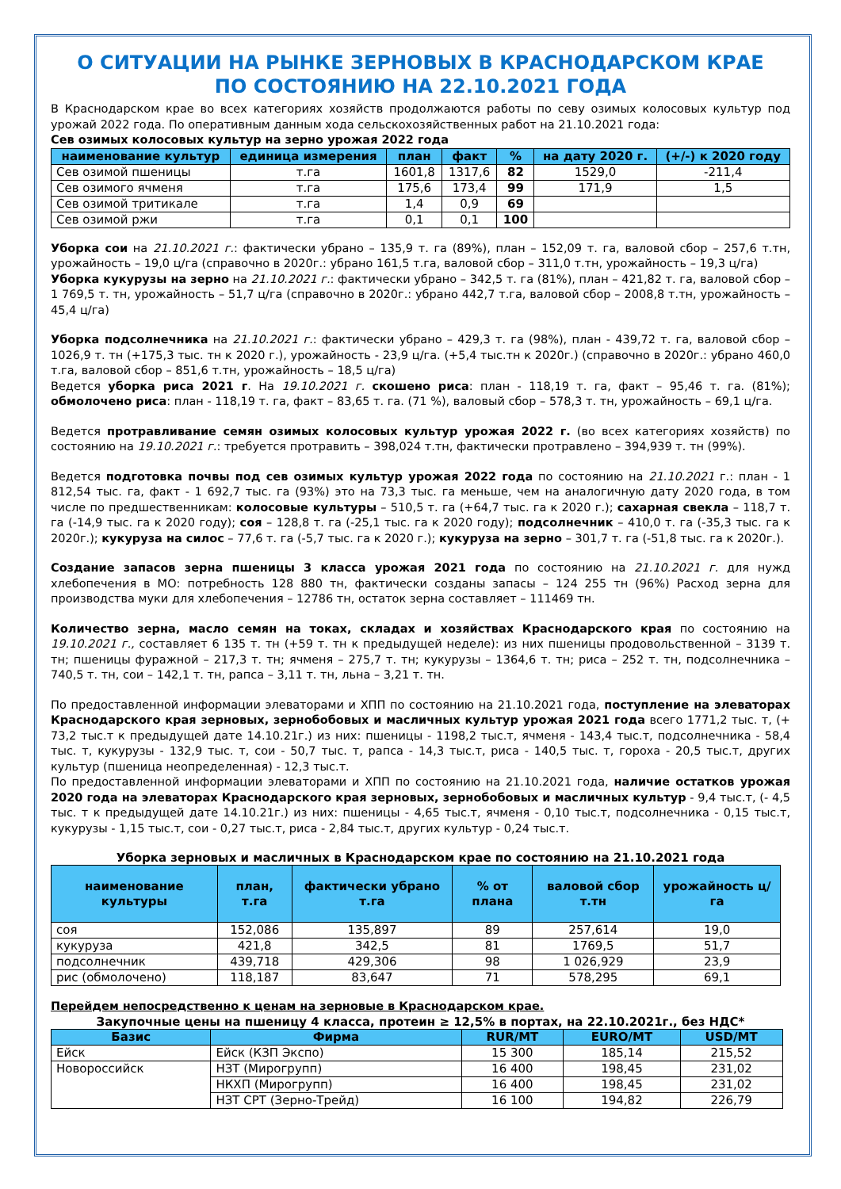О СИТУАЦИИ НА РЫНКЕ ЗЕРНОВЫХ В КРАСНОДАРСКОМ КРАЕ
ПО СОСТОЯНИЮ НА 22.10.2021 ГОДА
В Краснодарском крае во всех категориях хозяйств продолжаются работы по севу озимых колосовых культур под урожай 2022 года. По оперативным данным хода сельскохозяйственных работ на 21.10.2021 года:
Сев озимых колосовых культур на зерно урожая 2022 года
| наименование культур | единица измерения | план | факт | % | на дату 2020 г. | (+/-) к 2020 году |
| --- | --- | --- | --- | --- | --- | --- |
| Сев озимой пшеницы | т.га | 1601,8 | 1317,6 | 82 | 1529,0 | -211,4 |
| Сев озимого ячменя | т.га | 175,6 | 173,4 | 99 | 171,9 | 1,5 |
| Сев озимой тритикале | т.га | 1,4 | 0,9 | 69 | | |
| Сев озимой ржи | т.га | 0,1 | 0,1 | 100 | | |
Уборка сои на 21.10.2021 г.: фактически убрано – 135,9 т. га (89%), план – 152,09 т. га, валовой сбор – 257,6 т.тн, урожайность – 19,0 ц/га (справочно в 2020г.: убрано 161,5 т.га, валовой сбор – 311,0 т.тн, урожайность – 19,3 ц/га)
Уборка кукурузы на зерно на 21.10.2021 г.: фактически убрано – 342,5 т. га (81%), план – 421,82 т. га, валовой сбор – 1 769,5 т. тн, урожайность – 51,7 ц/га (справочно в 2020г.: убрано 442,7 т.га, валовой сбор – 2008,8 т.тн, урожайность – 45,4 ц/га)
Уборка подсолнечника на 21.10.2021 г.: фактически убрано – 429,3 т. га (98%), план - 439,72 т. га, валовой сбор – 1026,9 т. тн (+175,3 тыс. тн к 2020 г.), урожайность - 23,9 ц/га. (+5,4 тыс.тн к 2020г.) (справочно в 2020г.: убрано 460,0 т.га, валовой сбор – 851,6 т.тн, урожайность – 18,5 ц/га)
Ведется уборка риса 2021 г. На 19.10.2021 г. скошено риса: план - 118,19 т. га, факт – 95,46 т. га. (81%); обмолочено риса: план - 118,19 т. га, факт – 83,65 т. га. (71 %), валовый сбор – 578,3 т. тн, урожайность – 69,1 ц/га.
Ведется протравливание семян озимых колосовых культур урожая 2022 г. (во всех категориях хозяйств) по состоянию на 19.10.2021 г.: требуется протравить – 398,024 т.тн, фактически протравлено – 394,939 т. тн (99%).
Ведется подготовка почвы под сев озимых культур урожая 2022 года по состоянию на 21.10.2021 г.: план - 1 812,54 тыс. га, факт - 1 692,7 тыс. га (93%) это на 73,3 тыс. га меньше, чем на аналогичную дату 2020 года, в том числе по предшественникам: колосовые культуры – 510,5 т. га (+64,7 тыс. га к 2020 г.); сахарная свекла – 118,7 т. га (-14,9 тыс. га к 2020 году); соя – 128,8 т. га (-25,1 тыс. га к 2020 году); подсолнечник – 410,0 т. га (-35,3 тыс. га к 2020г.); кукуруза на силос – 77,6 т. га (-5,7 тыс. га к 2020 г.); кукуруза на зерно – 301,7 т. га (-51,8 тыс. га к 2020г.).
Создание запасов зерна пшеницы 3 класса урожая 2021 года по состоянию на 21.10.2021 г. для нужд хлебопечения в МО: потребность 128 880 тн, фактически созданы запасы – 124 255 тн (96%) Расход зерна для производства муки для хлебопечения – 12786 тн, остаток зерна составляет – 111469 тн.
Количество зерна, масло семян на токах, складах и хозяйствах Краснодарского края по состоянию на 19.10.2021 г., составляет 6 135 т. тн (+59 т. тн к предыдущей неделе): из них пшеницы продовольственной – 3139 т. тн; пшеницы фуражной – 217,3 т. тн; ячменя – 275,7 т. тн; кукурузы – 1364,6 т. тн; риса – 252 т. тн, подсолнечника – 740,5 т. тн, сои – 142,1 т. тн, рапса – 3,11 т. тн, льна – 3,21 т. тн.
По предоставленной информации элеваторами и ХПП по состоянию на 21.10.2021 года, поступление на элеваторах Краснодарского края зерновых, зернобобовых и масличных культур урожая 2021 года всего 1771,2 тыс. т, (+ 73,2 тыс.т к предыдущей дате 14.10.21г.) из них: пшеницы - 1198,2 тыс.т, ячменя - 143,4 тыс.т, подсолнечника - 58,4 тыс. т, кукурузы - 132,9 тыс. т, сои - 50,7 тыс. т, рапса - 14,3 тыс.т, риса - 140,5 тыс. т, гороха - 20,5 тыс.т, других культур (пшеница неопределенная) - 12,3 тыс.т.
По предоставленной информации элеваторами и ХПП по состоянию на 21.10.2021 года, наличие остатков урожая 2020 года на элеваторах Краснодарского края зерновых, зернобобовых и масличных культур - 9,4 тыс.т, (- 4,5 тыс. т к предыдущей дате 14.10.21г.) из них: пшеницы - 4,65 тыс.т, ячменя - 0,10 тыс.т, подсолнечника - 0,15 тыс.т, кукурузы - 1,15 тыс.т, сои - 0,27 тыс.т, риса - 2,84 тыс.т, других культур - 0,24 тыс.т.
Уборка зерновых и масличных в Краснодарском крае по состоянию на 21.10.2021 года
| наименование культуры | план, т.га | фактически убрано т.га | % от плана | валовой сбор т.тн | урожайность ц/га |
| --- | --- | --- | --- | --- | --- |
| соя | 152,086 | 135,897 | 89 | 257,614 | 19,0 |
| кукуруза | 421,8 | 342,5 | 81 | 1769,5 | 51,7 |
| подсолнечник | 439,718 | 429,306 | 98 | 1 026,929 | 23,9 |
| рис (обмолочено) | 118,187 | 83,647 | 71 | 578,295 | 69,1 |
Перейдем непосредственно к ценам на зерновые в Краснодарском крае.
Закупочные цены на пшеницу 4 класса, протеин ≥ 12,5% в портах, на 22.10.2021г., без НДС*
| Базис | Фирма | RUR/MT | EURO/MT | USD/MT |
| --- | --- | --- | --- | --- |
| Ейск | Ейск (КЗП Экспо) | 15 300 | 185,14 | 215,52 |
| Новороссийск | НЗТ (Мирогрупп) | 16 400 | 198,45 | 231,02 |
| | НКХП (Мирогрупп) | 16 400 | 198,45 | 231,02 |
| | НЗТ СРТ (Зерно-Трейд) | 16 100 | 194,82 | 226,79 |